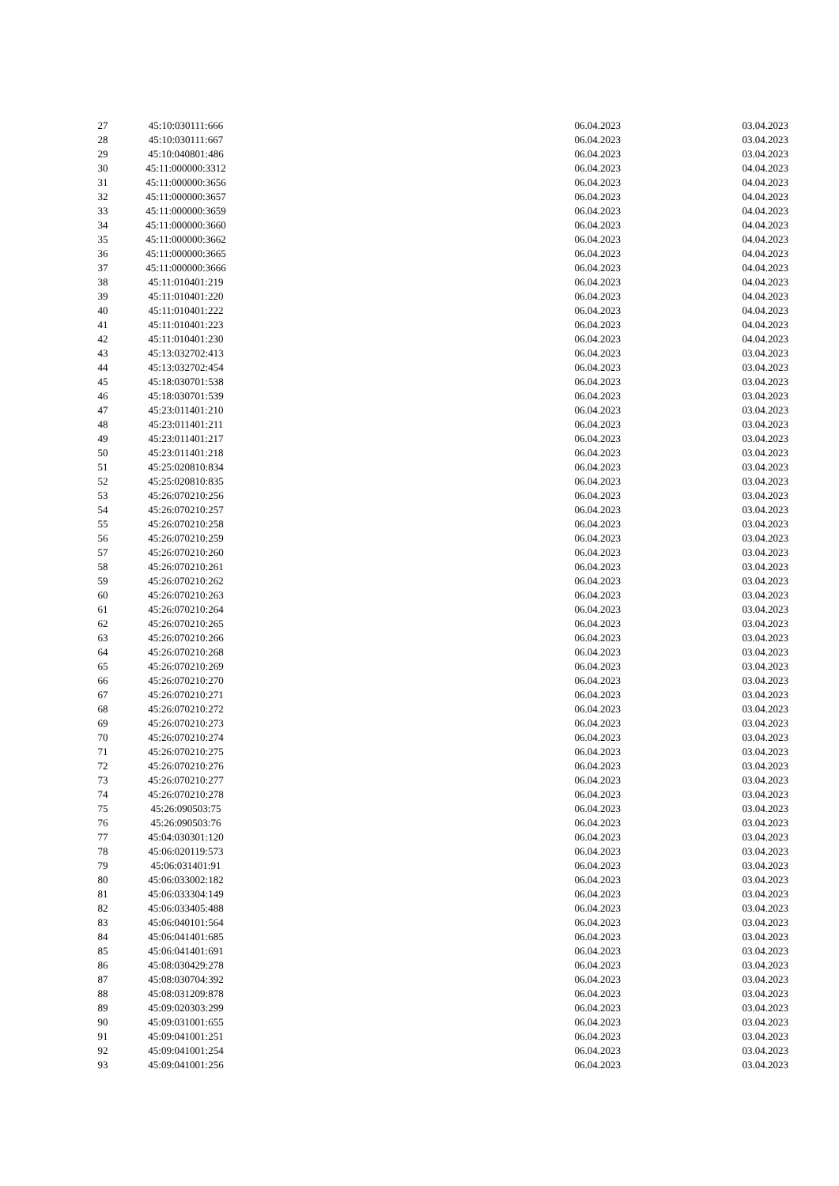| 27 | 45:10:030111:666 | 06.04.2023 | 03.04.2023 |
| 28 | 45:10:030111:667 | 06.04.2023 | 03.04.2023 |
| 29 | 45:10:040801:486 | 06.04.2023 | 03.04.2023 |
| 30 | 45:11:000000:3312 | 06.04.2023 | 04.04.2023 |
| 31 | 45:11:000000:3656 | 06.04.2023 | 04.04.2023 |
| 32 | 45:11:000000:3657 | 06.04.2023 | 04.04.2023 |
| 33 | 45:11:000000:3659 | 06.04.2023 | 04.04.2023 |
| 34 | 45:11:000000:3660 | 06.04.2023 | 04.04.2023 |
| 35 | 45:11:000000:3662 | 06.04.2023 | 04.04.2023 |
| 36 | 45:11:000000:3665 | 06.04.2023 | 04.04.2023 |
| 37 | 45:11:000000:3666 | 06.04.2023 | 04.04.2023 |
| 38 | 45:11:010401:219 | 06.04.2023 | 04.04.2023 |
| 39 | 45:11:010401:220 | 06.04.2023 | 04.04.2023 |
| 40 | 45:11:010401:222 | 06.04.2023 | 04.04.2023 |
| 41 | 45:11:010401:223 | 06.04.2023 | 04.04.2023 |
| 42 | 45:11:010401:230 | 06.04.2023 | 04.04.2023 |
| 43 | 45:13:032702:413 | 06.04.2023 | 03.04.2023 |
| 44 | 45:13:032702:454 | 06.04.2023 | 03.04.2023 |
| 45 | 45:18:030701:538 | 06.04.2023 | 03.04.2023 |
| 46 | 45:18:030701:539 | 06.04.2023 | 03.04.2023 |
| 47 | 45:23:011401:210 | 06.04.2023 | 03.04.2023 |
| 48 | 45:23:011401:211 | 06.04.2023 | 03.04.2023 |
| 49 | 45:23:011401:217 | 06.04.2023 | 03.04.2023 |
| 50 | 45:23:011401:218 | 06.04.2023 | 03.04.2023 |
| 51 | 45:25:020810:834 | 06.04.2023 | 03.04.2023 |
| 52 | 45:25:020810:835 | 06.04.2023 | 03.04.2023 |
| 53 | 45:26:070210:256 | 06.04.2023 | 03.04.2023 |
| 54 | 45:26:070210:257 | 06.04.2023 | 03.04.2023 |
| 55 | 45:26:070210:258 | 06.04.2023 | 03.04.2023 |
| 56 | 45:26:070210:259 | 06.04.2023 | 03.04.2023 |
| 57 | 45:26:070210:260 | 06.04.2023 | 03.04.2023 |
| 58 | 45:26:070210:261 | 06.04.2023 | 03.04.2023 |
| 59 | 45:26:070210:262 | 06.04.2023 | 03.04.2023 |
| 60 | 45:26:070210:263 | 06.04.2023 | 03.04.2023 |
| 61 | 45:26:070210:264 | 06.04.2023 | 03.04.2023 |
| 62 | 45:26:070210:265 | 06.04.2023 | 03.04.2023 |
| 63 | 45:26:070210:266 | 06.04.2023 | 03.04.2023 |
| 64 | 45:26:070210:268 | 06.04.2023 | 03.04.2023 |
| 65 | 45:26:070210:269 | 06.04.2023 | 03.04.2023 |
| 66 | 45:26:070210:270 | 06.04.2023 | 03.04.2023 |
| 67 | 45:26:070210:271 | 06.04.2023 | 03.04.2023 |
| 68 | 45:26:070210:272 | 06.04.2023 | 03.04.2023 |
| 69 | 45:26:070210:273 | 06.04.2023 | 03.04.2023 |
| 70 | 45:26:070210:274 | 06.04.2023 | 03.04.2023 |
| 71 | 45:26:070210:275 | 06.04.2023 | 03.04.2023 |
| 72 | 45:26:070210:276 | 06.04.2023 | 03.04.2023 |
| 73 | 45:26:070210:277 | 06.04.2023 | 03.04.2023 |
| 74 | 45:26:070210:278 | 06.04.2023 | 03.04.2023 |
| 75 | 45:26:090503:75 | 06.04.2023 | 03.04.2023 |
| 76 | 45:26:090503:76 | 06.04.2023 | 03.04.2023 |
| 77 | 45:04:030301:120 | 06.04.2023 | 03.04.2023 |
| 78 | 45:06:020119:573 | 06.04.2023 | 03.04.2023 |
| 79 | 45:06:031401:91 | 06.04.2023 | 03.04.2023 |
| 80 | 45:06:033002:182 | 06.04.2023 | 03.04.2023 |
| 81 | 45:06:033304:149 | 06.04.2023 | 03.04.2023 |
| 82 | 45:06:033405:488 | 06.04.2023 | 03.04.2023 |
| 83 | 45:06:040101:564 | 06.04.2023 | 03.04.2023 |
| 84 | 45:06:041401:685 | 06.04.2023 | 03.04.2023 |
| 85 | 45:06:041401:691 | 06.04.2023 | 03.04.2023 |
| 86 | 45:08:030429:278 | 06.04.2023 | 03.04.2023 |
| 87 | 45:08:030704:392 | 06.04.2023 | 03.04.2023 |
| 88 | 45:08:031209:878 | 06.04.2023 | 03.04.2023 |
| 89 | 45:09:020303:299 | 06.04.2023 | 03.04.2023 |
| 90 | 45:09:031001:655 | 06.04.2023 | 03.04.2023 |
| 91 | 45:09:041001:251 | 06.04.2023 | 03.04.2023 |
| 92 | 45:09:041001:254 | 06.04.2023 | 03.04.2023 |
| 93 | 45:09:041001:256 | 06.04.2023 | 03.04.2023 |